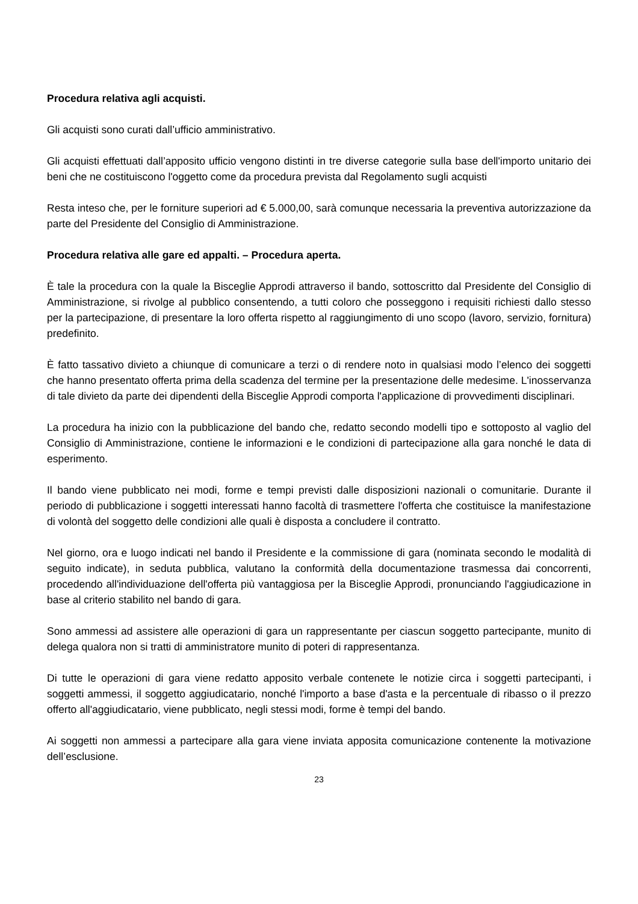Procedura relativa agli acquisti.
Gli acquisti sono curati dall’ufficio amministrativo.
Gli acquisti effettuati dall’apposito ufficio vengono distinti in tre diverse categorie sulla base dell'importo unitario dei beni che ne costituiscono l'oggetto come da procedura prevista dal Regolamento sugli acquisti
Resta inteso che, per le forniture superiori ad € 5.000,00, sarà comunque necessaria la preventiva autorizzazione da parte del Presidente del Consiglio di Amministrazione.
Procedura relativa alle gare ed appalti. – Procedura aperta.
È tale la procedura con la quale la Bisceglie Approdi attraverso il bando, sottoscritto dal Presidente del Consiglio di Amministrazione, si rivolge al pubblico consentendo, a tutti coloro che posseggono i requisiti richiesti dallo stesso per la partecipazione, di presentare la loro offerta rispetto al raggiungimento di uno scopo (lavoro, servizio, fornitura) predefinito.
È fatto tassativo divieto a chiunque di comunicare a terzi o di rendere noto in qualsiasi modo l’elenco dei soggetti che hanno presentato offerta prima della scadenza del termine per la presentazione delle medesime. L'inosservanza di tale divieto da parte dei dipendenti della Bisceglie Approdi comporta l'applicazione di provvedimenti disciplinari.
La procedura ha inizio con la pubblicazione del bando che, redatto secondo modelli tipo e sottoposto al vaglio del Consiglio di Amministrazione, contiene le informazioni e le condizioni di partecipazione alla gara nonché le data di esperimento.
Il bando viene pubblicato nei modi, forme e tempi previsti dalle disposizioni nazionali o comunitarie. Durante il periodo di pubblicazione i soggetti interessati hanno facoltà di trasmettere l'offerta che costituisce la manifestazione di volontà del soggetto delle condizioni alle quali è disposta a concludere il contratto.
Nel giorno, ora e luogo indicati nel bando il Presidente e la commissione di gara (nominata secondo le modalità di seguito indicate), in seduta pubblica, valutano la conformità della documentazione trasmessa dai concorrenti, procedendo all'individuazione dell'offerta più vantaggiosa per la Bisceglie Approdi, pronunciando l'aggiudicazione in base al criterio stabilito nel bando di gara.
Sono ammessi ad assistere alle operazioni di gara un rappresentante per ciascun soggetto partecipante, munito di delega qualora non si tratti di amministratore munito di poteri di rappresentanza.
Di tutte le operazioni di gara viene redatto apposito verbale contenete le notizie circa i soggetti partecipanti, i soggetti ammessi, il soggetto aggiudicatario, nonché l'importo a base d'asta e la percentuale di ribasso o il prezzo offerto all'aggiudicatario, viene pubblicato, negli stessi modi, forme è tempi del bando.
Ai soggetti non ammessi a partecipare alla gara viene inviata apposita comunicazione contenente la motivazione dell’esclusione.
23